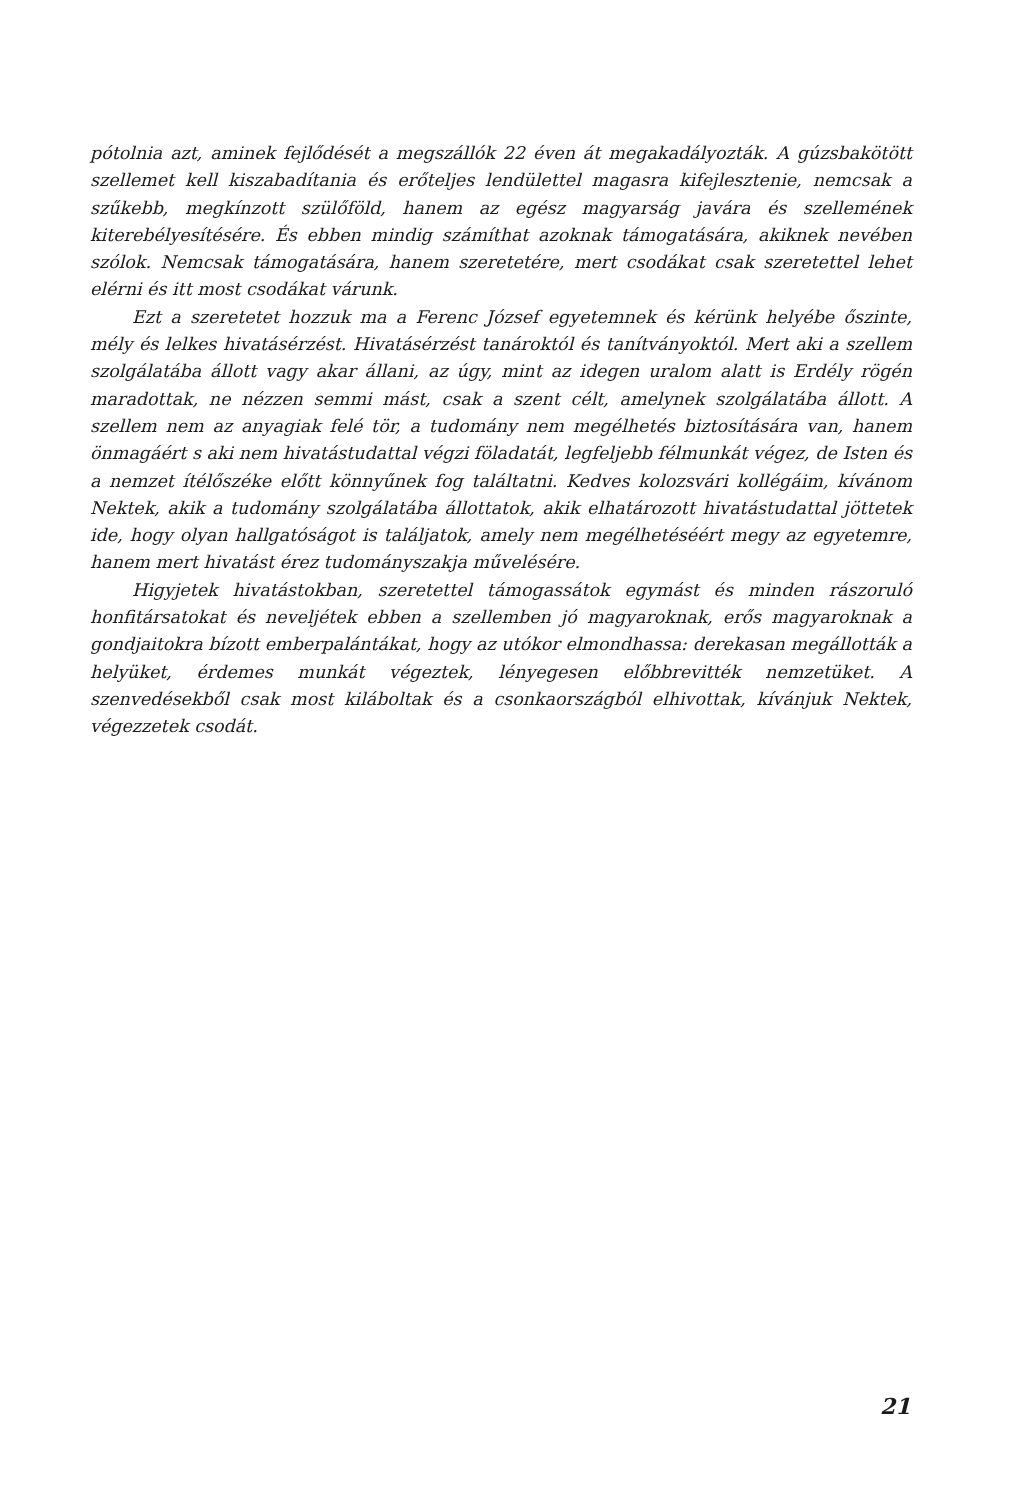pótolnia azt, aminek fejlődését a megszállók 22 éven át megakadályozták. A gúzsbakötött szellemet kell kiszabadítania és erőteljes lendülettel magasra kifejlesztenie, nemcsak a szűkebb, megkínzott szülőföld, hanem az egész magyarság javára és szellemének kiterebélyesítésére. És ebben mindig számíthat azoknak támogatására, akiknek nevében szólok. Nemcsak támogatására, hanem szeretetére, mert csodákat csak szeretettel lehet elérni és itt most csodákat várunk.
Ezt a szeretetet hozzuk ma a Ferenc József egyetemnek és kérünk helyébe őszinte, mély és lelkes hivatásérzést. Hivatásérzést tanároktól és tanítványoktól. Mert aki a szellem szolgálatába állott vagy akar állani, az úgy, mint az idegen uralom alatt is Erdély rögén maradottak, ne nézzen semmi mást, csak a szent célt, amelynek szolgálatába állott. A szellem nem az anyagiak felé tör, a tudomány nem megélhetés biztosítására van, hanem önmagáért s aki nem hivatástudattal végzi föladatát, legfeljebb félmunkát végez, de Isten és a nemzet ítélőszéke előtt könnyűnek fog találtatni. Kedves kolozsvári kollégáim, kívánom Nektek, akik a tudomány szolgálatába állottatok, akik elhatározott hivatástudattal jöttetek ide, hogy olyan hallgatóságot is találjatok, amely nem megélhetéséért megy az egyetemre, hanem mert hivatást érez tudományszakja művelésére.
Higyjetek hivatástokban, szeretettel támogassátok egymást és minden rászoruló honfitársatokat és neveljétek ebben a szellemben jó magyaroknak, erős magyaroknak a gondjaitokra bízott emberpalántákat, hogy az utókor elmondhassa: derekasan megállották a helyüket, érdemes munkát végeztek, lényegesen előbbrevitték nemzetüket. A szenvedésekből csak most kiláboltak és a csonkaországból elhivottak, kívánjuk Nektek, végezzetek csodát.
21